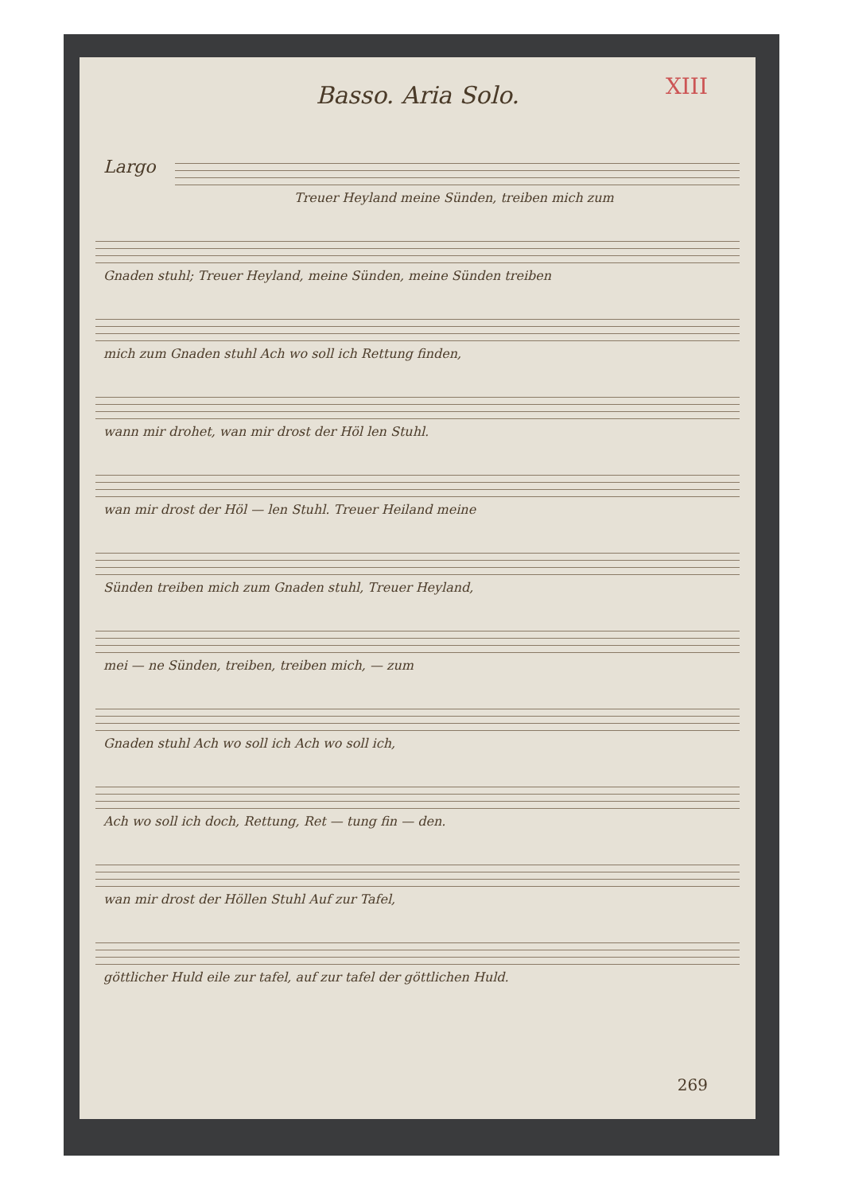XIII
Basso. Aria Solo.
Largo
Treuer Heyland meine Sünden, treiben mich zum
Gnaden stuhl; Treuer Heyland, meine Sünden, meine Sünden treiben
mich zum Gnaden stuhl Ach wo soll ich Rettung finden,
wann mir drohet, wan mir drost der Höl len Stuhl.
wan mir drost der Höl — len Stuhl. Treuer Heiland meine
Sünden treiben mich zum Gnaden stuhl, Treuer Heyland,
mei — ne Sünden, treiben, treiben mich, — zum
Gnaden stuhl Ach wo soll ich Ach wo soll ich,
Ach wo soll ich doch, Rettung, Ret — tung fin — den.
wan mir drost der Höllen Stuhl Auf zur Tafel,
göttlicher Huld eile zur tafel, auf zur tafel der göttlichen Huld.
269